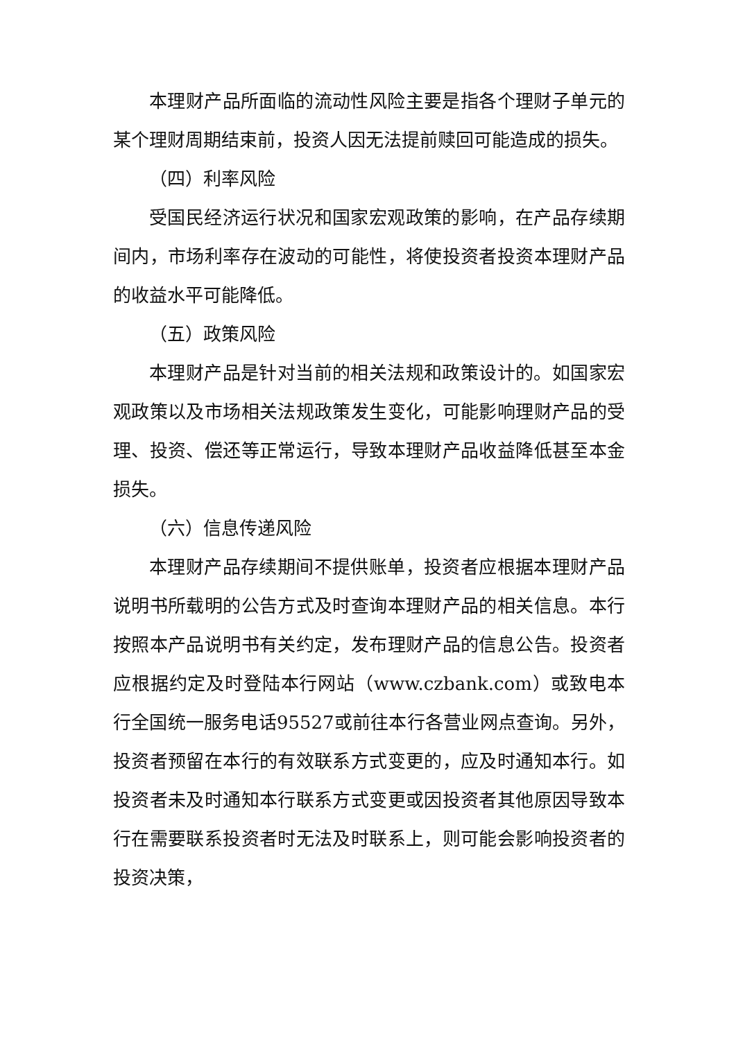本理财产品所面临的流动性风险主要是指各个理财子单元的某个理财周期结束前，投资人因无法提前赎回可能造成的损失。
（四）利率风险
受国民经济运行状况和国家宏观政策的影响，在产品存续期间内，市场利率存在波动的可能性，将使投资者投资本理财产品的收益水平可能降低。
（五）政策风险
本理财产品是针对当前的相关法规和政策设计的。如国家宏观政策以及市场相关法规政策发生变化，可能影响理财产品的受理、投资、偿还等正常运行，导致本理财产品收益降低甚至本金损失。
（六）信息传递风险
本理财产品存续期间不提供账单，投资者应根据本理财产品说明书所载明的公告方式及时查询本理财产品的相关信息。本行按照本产品说明书有关约定，发布理财产品的信息公告。投资者应根据约定及时登陆本行网站（www.czbank.com）或致电本行全国统一服务电话95527或前往本行各营业网点查询。另外，投资者预留在本行的有效联系方式变更的，应及时通知本行。如投资者未及时通知本行联系方式变更或因投资者其他原因导致本行在需要联系投资者时无法及时联系上，则可能会影响投资者的投资决策，